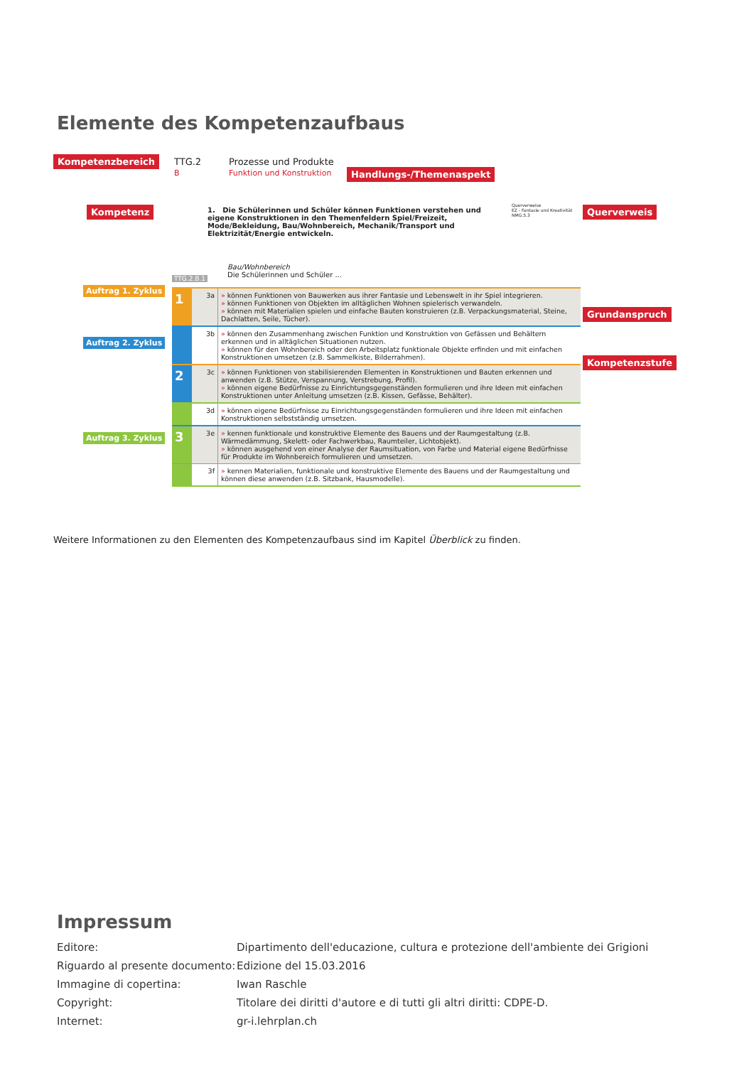Elemente des Kompetenzaufbaus
Kompetenzbereich
TTG.2
B
Prozesse und Produkte
Funktion und Konstruktion
Handlungs-/Themenaspekt
Kompetenz
1. Die Schülerinnen und Schüler können Funktionen verstehen und eigene Konstruktionen in den Themenfeldern Spiel/Freizeit, Mode/Bekleidung, Bau/Wohnbereich, Mechanik/Transport und Elektrizität/Energie entwickeln.
Querverweise
EZ - Fantasie und Kreativität
NMG.5.3
Querverweis
Grundanspruch
Kompetenzstufe
Auftrag 1. Zyklus
Auftrag 2. Zyklus
Auftrag 3. Zyklus
Bau/Wohnbereich
Die Schülerinnen und Schüler ...
TTG.2.B.1
| 1 | 3a | » können Funktionen von Bauwerken aus ihrer Fantasie und Lebenswelt in ihr Spiel integrieren. » können Funktionen von Objekten im alltäglichen Wohnen spielerisch verwandeln. » können mit Materialien spielen und einfache Bauten konstruieren (z.B. Verpackungsmaterial, Steine, Dachlatten, Seile, Tücher). |
| | 3b | » können den Zusammenhang zwischen Funktion und Konstruktion von Gefässen und Behältern erkennen und in alltäglichen Situationen nutzen. » können für den Wohnbereich oder den Arbeitsplatz funktionale Objekte erfinden und mit einfachen Konstruktionen umsetzen (z.B. Sammelkiste, Bilderrahmen). |
| 2 | 3c | » können Funktionen von stabilisierenden Elementen in Konstruktionen und Bauten erkennen und anwenden (z.B. Stütze, Verspannung, Verstrebung, Profil). » können eigene Bedürfnisse zu Einrichtungsgegenständen formulieren und ihre Ideen mit einfachen Konstruktionen unter Anleitung umsetzen (z.B. Kissen, Gefässe, Behälter). |
| | 3d | » können eigene Bedürfnisse zu Einrichtungsgegenständen formulieren und ihre Ideen mit einfachen Konstruktionen selbstständig umsetzen. |
| 3 | 3e | » kennen funktionale und konstruktive Elemente des Bauens und der Raumgestaltung (z.B. Wärmedämmung, Skelett- oder Fachwerkbau, Raumteiler, Lichtobjekt). » können ausgehend von einer Analyse der Raumsituation, von Farbe und Material eigene Bedürfnisse für Produkte im Wohnbereich formulieren und umsetzen. |
| | 3f | » kennen Materialien, funktionale und konstruktive Elemente des Bauens und der Raumgestaltung und können diese anwenden (z.B. Sitzbank, Hausmodelle). |
Weitere Informationen zu den Elementen des Kompetenzaufbaus sind im Kapitel Überblick zu finden.
Impressum
| Editore: | Dipartimento dell'educazione, cultura e protezione dell'ambiente dei Grigioni |
| Riguardo al presente documento: | Edizione del 15.03.2016 |
| Immagine di copertina: | Iwan Raschle |
| Copyright: | Titolare dei diritti d'autore e di tutti gli altri diritti: CDPE-D. |
| Internet: | gr-i.lehrplan.ch |